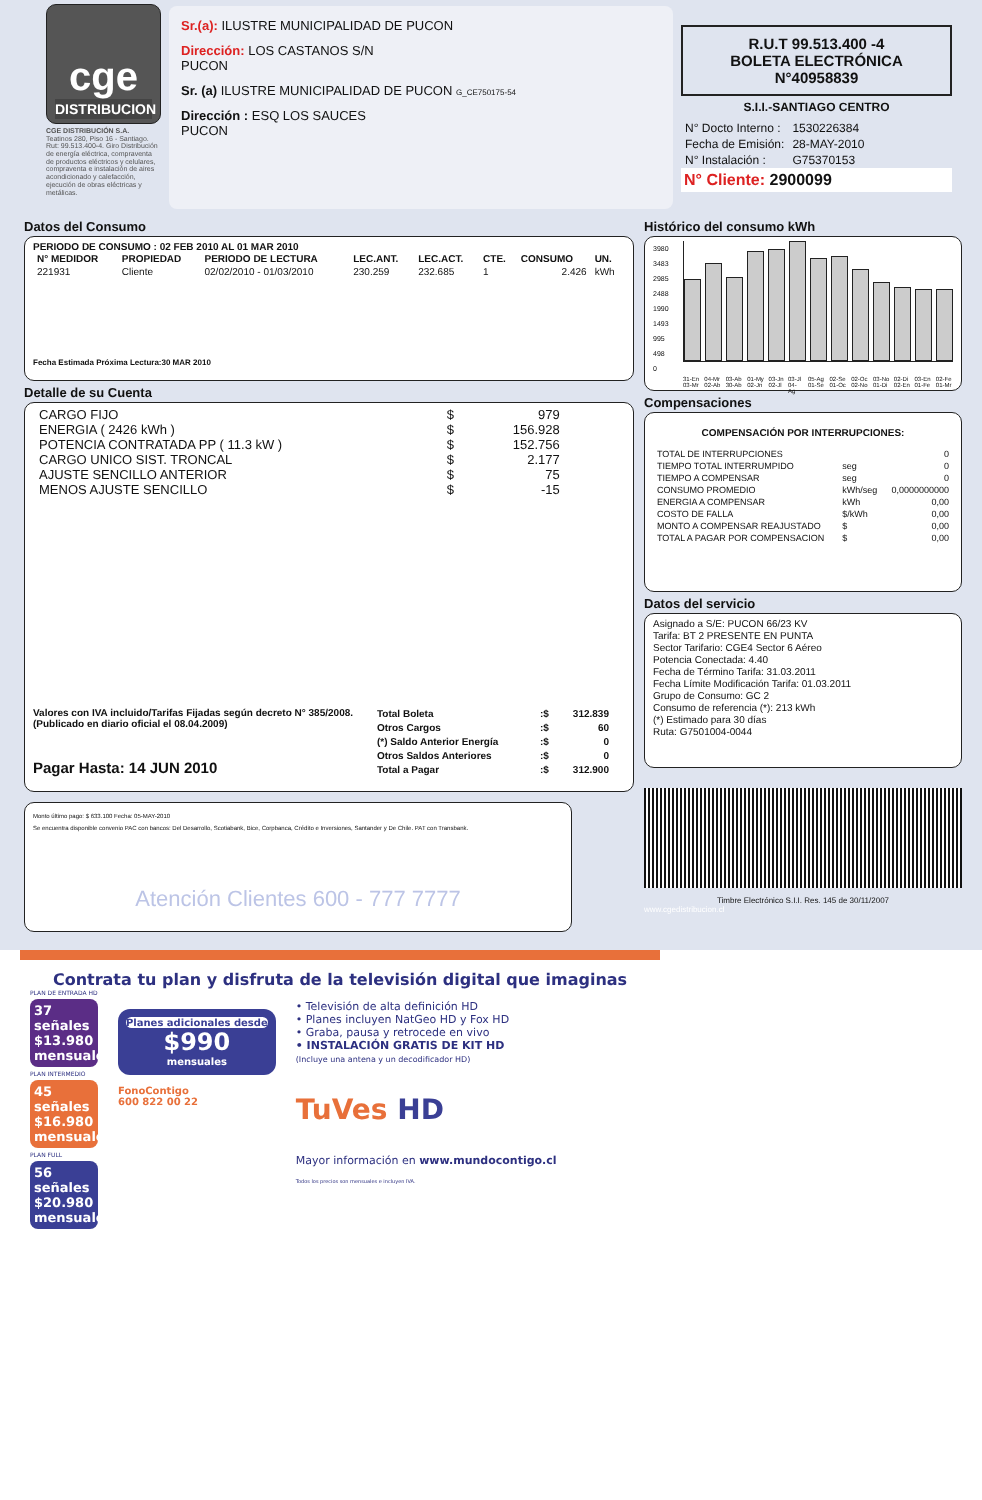cge
DISTRIBUCION
CGE DISTRIBUCIÓN S.A.
Teatinos 280, Piso 16 - Santiago. Rut: 99.513.400-4. Giro Distribución de energía eléctrica, compraventa de productos eléctricos y celulares, compraventa e instalación de aires acondicionado y calefacción, ejecución de obras eléctricas y metálicas.
Sr.(a): ILUSTRE MUNICIPALIDAD DE PUCON
Dirección: LOS CASTANOS S/N
PUCON
Sr. (a) ILUSTRE MUNICIPALIDAD DE PUCON G_CE750175-54
Dirección : ESQ LOS SAUCES
PUCON
R.U.T 99.513.400 -4
BOLETA ELECTRÓNICA
N°40958839
S.I.I.-SANTIAGO CENTRO
| N° Docto Interno : | 1530226384 |
| Fecha de Emisión: | 28-MAY-2010 |
| N° Instalación : | G75370153 |
N° Cliente: 2900099
Datos del Consumo
PERIODO DE CONSUMO : 02 FEB 2010 AL 01 MAR 2010
| N° MEDIDOR | PROPIEDAD | PERIODO DE LECTURA | LEC.ANT. | LEC.ACT. | CTE. | CONSUMO | UN. |
| --- | --- | --- | --- | --- | --- | --- | --- |
| 221931 | Cliente | 02/02/2010 - 01/03/2010 | 230.259 | 232.685 | 1 | 2.426 | kWh |
Fecha Estimada Próxima Lectura:30 MAR 2010
Detalle de su Cuenta
| CARGO FIJO | $ | 979 |
| ENERGIA ( 2426 kWh ) | $ | 156.928 |
| POTENCIA CONTRATADA PP ( 11.3 kW ) | $ | 152.756 |
| CARGO UNICO SIST. TRONCAL | $ | 2.177 |
| AJUSTE SENCILLO ANTERIOR | $ | 75 |
| MENOS AJUSTE SENCILLO | $ | -15 |
Valores con IVA incluido/Tarifas Fijadas según decreto N° 385/2008. (Publicado en diario oficial el 08.04.2009)
Pagar Hasta: 14 JUN 2010
| Total Boleta | :$ | 312.839 |
| Otros Cargos | :$ | 60 |
| (*) Saldo Anterior Energía | :$ | 0 |
| Otros Saldos Anteriores | :$ | 0 |
| Total a Pagar | :$ | 312.900 |
Monto último pago: $ 633.100 Fecha: 05-MAY-2010
Se encuentra disponible convenio PAC con bancos: Del Desarrollo, Scotiabank, Bice, Corpbanca, Crédito e Inversiones, Santander y De Chile. PAT con Transbank.
Atención Clientes 600 - 777 7777
Histórico del consumo kWh
3980
3483
2985
2488
1990
1493
995
498
0
31-En 03-Mr 04-Mr 02-Ab 03-Ab 30-Ab 01-My 02-Jn 03-Jn 02-Jl 03-Jl 04-Ag 05-Ag 01-Se 02-Se 01-Oc 02-Oc 02-No 03-No 01-Di 02-Di 02-En 03-En 01-Fe 02-Fe 01-Mr
Compensaciones
COMPENSACIÓN POR INTERRUPCIONES:
| TOTAL DE INTERRUPCIONES | | 0 |
| TIEMPO TOTAL INTERRUMPIDO | seg | 0 |
| TIEMPO A COMPENSAR | seg | 0 |
| CONSUMO PROMEDIO | kWh/seg | 0,0000000000 |
| ENERGIA A COMPENSAR | kWh | 0,00 |
| COSTO DE FALLA | $/kWh | 0,00 |
| MONTO A COMPENSAR REAJUSTADO | $ | 0,00 |
| TOTAL A PAGAR POR COMPENSACION | $ | 0,00 |
Datos del servicio
Asignado a S/E: PUCON 66/23 KV
Tarifa: BT 2 PRESENTE EN PUNTA
Sector Tarifario: CGE4 Sector 6 Aéreo
Potencia Conectada: 4.40
Fecha de Término Tarifa: 31.03.2011
Fecha Límite Modificación Tarifa: 01.03.2011
Grupo de Consumo: GC 2
Consumo de referencia (*): 213 kWh
(*) Estimado para 30 días
Ruta: G7501004-0044
Timbre Electrónico S.I.I. Res. 145 de 30/11/2007
www.cgedistribucion.cl
Contrata tu plan y disfruta de la televisión digital que imaginas
PLAN DE ENTRADA HD
37 señales
$13.980 mensuales
PLAN INTERMEDIO
45 señales
$16.980 mensuales
PLAN FULL
56 señales
$20.980 mensuales
Planes adicionales desde
$990
mensuales
FonoContigo
600 822 00 22
• Televisión de alta definición HD
• Planes incluyen NatGeo HD y Fox HD
• Graba, pausa y retrocede en vivo
• INSTALACIÓN GRATIS DE KIT HD
(Incluye una antena y un decodificador HD)
TuVes HD
Mayor información en www.mundocontigo.cl
Todos los precios son mensuales e incluyen IVA.